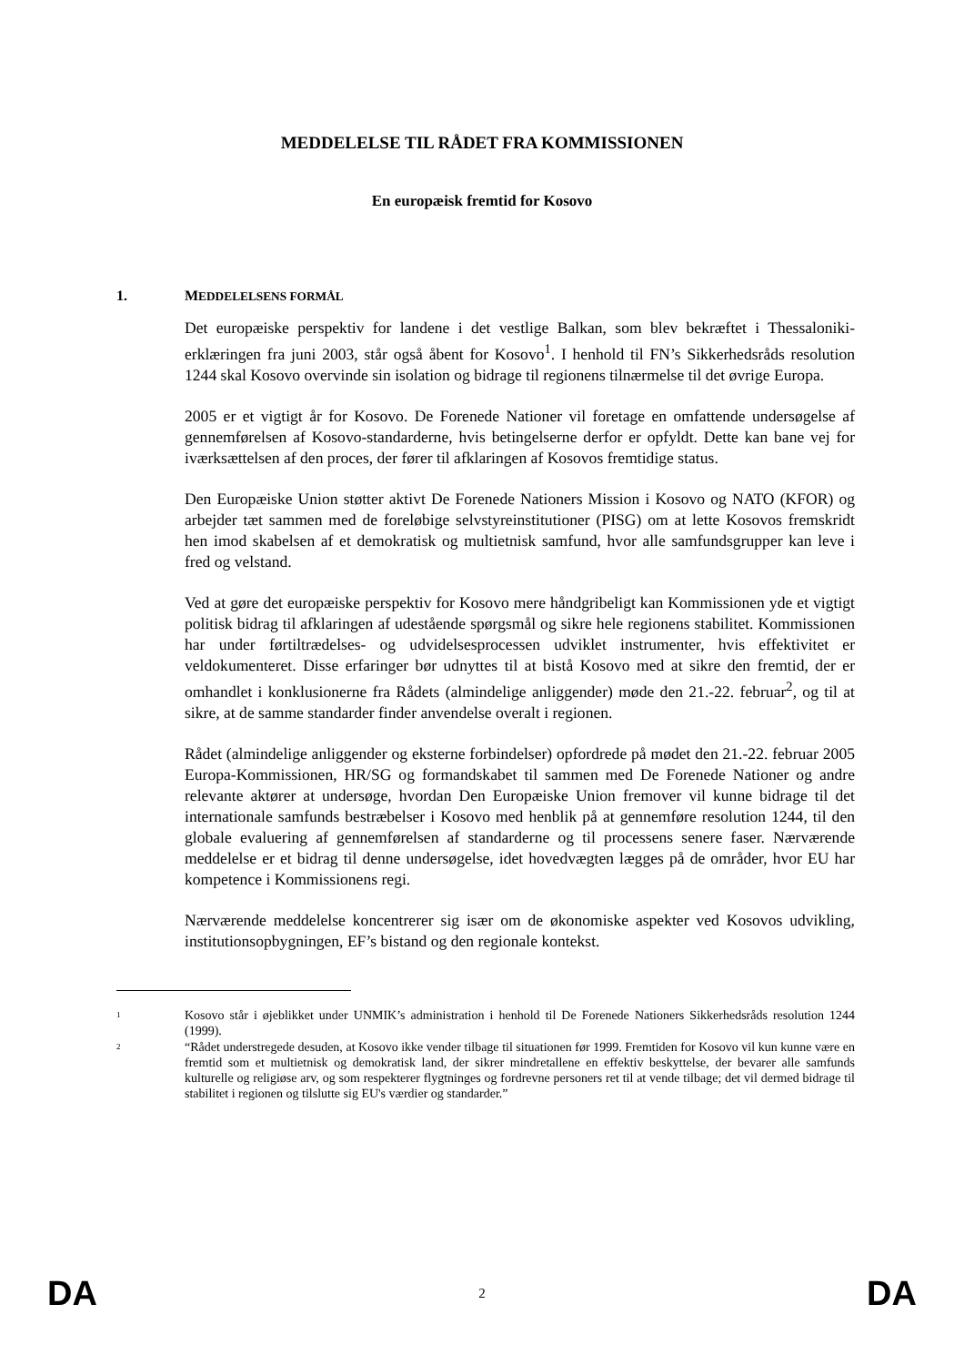MEDDELELSE TIL RÅDET FRA KOMMISSIONEN
En europæisk fremtid for Kosovo
1. MEDDELELSENS FORMÅL
Det europæiske perspektiv for landene i det vestlige Balkan, som blev bekræftet i Thessaloniki-erklæringen fra juni 2003, står også åbent for Kosovo<sup>1</sup>. I henhold til FN’s Sikkerhedsråds resolution 1244 skal Kosovo overvinde sin isolation og bidrage til regionens tilnærmelse til det øvrige Europa.
2005 er et vigtigt år for Kosovo. De Forenede Nationer vil foretage en omfattende undersøgelse af gennemførelsen af Kosovo-standarderne, hvis betingelserne derfor er opfyldt. Dette kan bane vej for iværksættelsen af den proces, der fører til afklaringen af Kosovos fremtidige status.
Den Europæiske Union støtter aktivt De Forenede Nationers Mission i Kosovo og NATO (KFOR) og arbejder tæt sammen med de foreløbige selvstyreinstitutioner (PISG) om at lette Kosovos fremskridt hen imod skabelsen af et demokratisk og multietnisk samfund, hvor alle samfundsgrupper kan leve i fred og velstand.
Ved at gøre det europæiske perspektiv for Kosovo mere håndgribeligt kan Kommissionen yde et vigtigt politisk bidrag til afklaringen af udestående spørgsmål og sikre hele regionens stabilitet. Kommissionen har under førtiltrædelses- og udvidelsesprocessen udviklet instrumenter, hvis effektivitet er veldokumenteret. Disse erfaringer bør udnyttes til at bistå Kosovo med at sikre den fremtid, der er omhandlet i konklusionerne fra Rådets (almindelige anliggender) møde den 21.-22. februar<sup>2</sup>, og til at sikre, at de samme standarder finder anvendelse overalt i regionen.
Rådet (almindelige anliggender og eksterne forbindelser) opfordrede på mødet den 21.-22. februar 2005 Europa-Kommissionen, HR/SG og formandskabet til sammen med De Forenede Nationer og andre relevante aktører at undersøge, hvordan Den Europæiske Union fremover vil kunne bidrage til det internationale samfunds bestræbelser i Kosovo med henblik på at gennemføre resolution 1244, til den globale evaluering af gennemførelsen af standarderne og til processens senere faser. Nærværende meddelelse er et bidrag til denne undersøgelse, idet hovedvægten lægges på de områder, hvor EU har kompetence i Kommissionens regi.
Nærværende meddelelse koncentrerer sig især om de økonomiske aspekter ved Kosovos udvikling, institutionsopbygningen, EF’s bistand og den regionale kontekst.
<sup>1</sup>
Kosovo står i øjeblikket under UNMIK’s administration i henhold til De Forenede Nationers Sikkerhedsråds resolution 1244 (1999).
<sup>2</sup>
“Rådet understregede desuden, at Kosovo ikke vender tilbage til situationen før 1999. Fremtiden for Kosovo vil kun kunne være en fremtid som et multietnisk og demokratisk land, der sikrer mindretallene en effektiv beskyttelse, der bevarer alle samfunds kulturelle og religiøse arv, og som respekterer flygtninges og fordrevne personers ret til at vende tilbage; det vil dermed bidrage til stabilitet i regionen og tilslutte sig EU's værdier og standarder.”
DA 2 DA